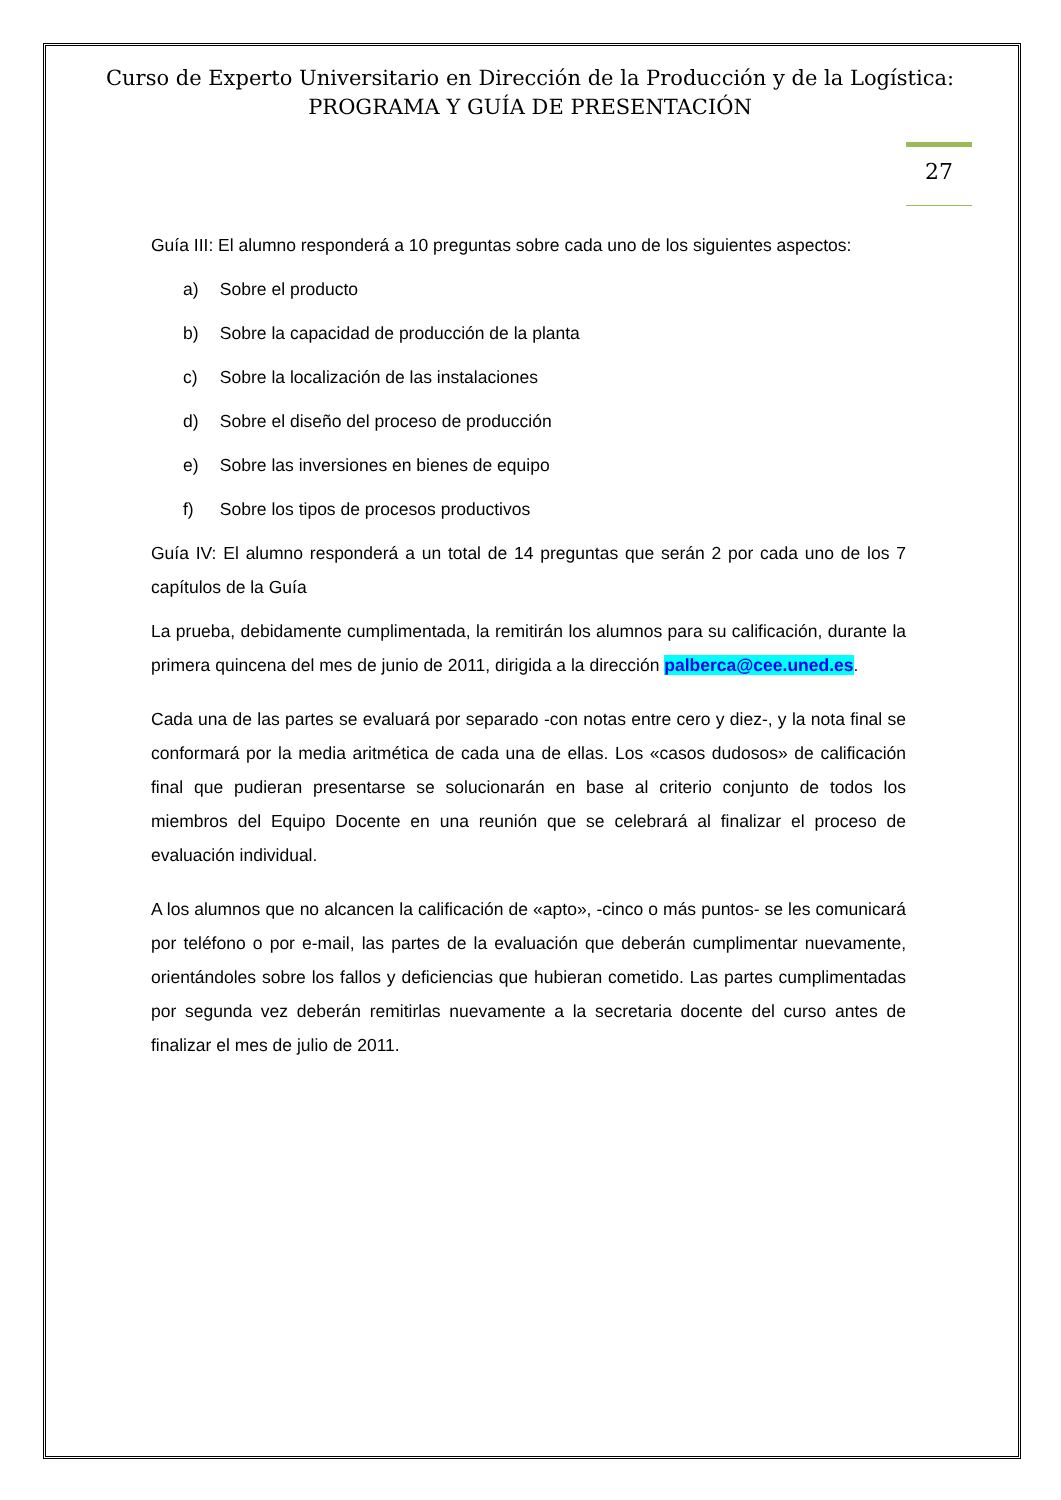Curso de Experto Universitario en Dirección de la Producción y de la Logística:
PROGRAMA Y GUÍA DE PRESENTACIÓN
27
Guía III: El alumno responderá a 10 preguntas sobre cada uno de los siguientes aspectos:
a) Sobre el producto
b) Sobre la capacidad de producción de la planta
c) Sobre la localización de las instalaciones
d) Sobre el diseño del proceso de producción
e) Sobre las inversiones en bienes de equipo
f) Sobre los tipos de procesos productivos
Guía IV: El alumno responderá a un total de 14 preguntas que serán 2 por cada uno de los 7 capítulos de la Guía
La prueba, debidamente cumplimentada, la remitirán los alumnos para su calificación, durante la primera quincena del mes de junio de 2011, dirigida a la dirección palberca@cee.uned.es.
Cada una de las partes se evaluará por separado -con notas entre cero y diez-, y la nota final se conformará por la media aritmética de cada una de ellas. Los «casos dudosos» de calificación final que pudieran presentarse se solucionarán en base al criterio conjunto de todos los miembros del Equipo Docente en una reunión que se celebrará al finalizar el proceso de evaluación individual.
A los alumnos que no alcancen la calificación de «apto», -cinco o más puntos- se les comunicará por teléfono o por e-mail, las partes de la evaluación que deberán cumplimentar nuevamente, orientándoles sobre los fallos y deficiencias que hubieran cometido. Las partes cumplimentadas por segunda vez deberán remitirlas nuevamente a la secretaria docente del curso antes de finalizar el mes de julio de 2011.